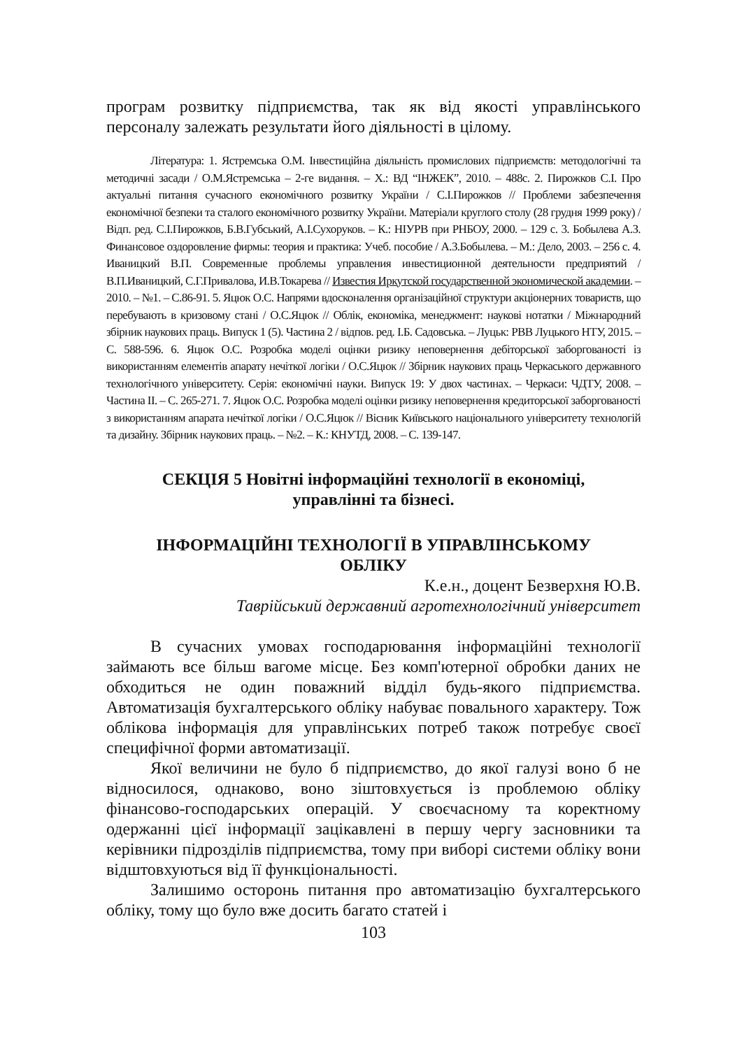програм розвитку підприємства, так як від якості управлінського персоналу залежать результати його діяльності в цілому.
Література: 1. Ястремська О.М. Інвестиційна діяльність промислових підприємств: методологічні та методичні засади / О.М.Ястремська – 2-ге видання. – Х.: ВД “ІНЖЕК”, 2010. – 488с. 2. Пирожков С.І. Про актуальні питання сучасного економічного розвитку України / С.І.Пирожков // Проблеми забезпечення економічної безпеки та сталого економічного розвитку України. Матеріали круглого столу (28 грудня 1999 року) / Відп. ред. С.І.Пирожков, Б.В.Губський, А.І.Сухоруков. – К.: НІУРВ при РНБОУ, 2000. – 129 с. 3. Бобылева А.З. Финансовое оздоровление фирмы: теория и практика: Учеб. пособие / А.З.Бобылева. – М.: Дело, 2003. – 256 с. 4. Иваницкий В.П. Современные проблемы управления инвестиционной деятельности предприятий / В.П.Иваницкий, С.Г.Привалова, И.В.Токарева // Известия Иркутской государственной экономической академии. – 2010. – №1. – С.86-91. 5. Яцюк О.С. Напрями вдосконалення організаційної структури акціонерних товариств, що перебувають в кризовому стані / О.С.Яцюк // Облік, економіка, менеджмент: наукові нотатки / Міжнародний збірник наукових праць. Випуск 1 (5). Частина 2 / відпов. ред. І.Б. Садовська. – Луцьк: РВВ Луцького НТУ, 2015. – С. 588-596. 6. Яцюк О.С. Розробка моделі оцінки ризику неповернення дебіторської заборгованості із використанням елементів апарату нечіткої логіки / О.С.Яцюк // Збірник наукових праць Черкаського державного технологічного університету. Серія: економічні науки. Випуск 19: У двох частинах. – Черкаси: ЧДТУ, 2008. – Частина II. – С. 265-271. 7. Яцюк О.С. Розробка моделі оцінки ризику неповернення кредиторської заборгованості з використанням апарата нечіткої логіки / О.С.Яцюк // Вісник Київського національного університету технологій та дизайну. Збірник наукових праць. – №2. – К.: КНУТД, 2008. – С. 139-147.
СЕКЦІЯ 5 Новітні інформаційні технології в економіці,
управлінні та бізнесі.
ІНФОРМАЦІЙНІ ТЕХНОЛОГІЇ В УПРАВЛІНСЬКОМУ
ОБЛІКУ
К.е.н., доцент Безверхня Ю.В.
Таврійський державний агротехнологічний університет
В сучасних умовах господарювання інформаційні технології займають все більш вагоме місце. Без комп'ютерної обробки даних не обходиться не один поважний відділ будь-якого підприємства. Автоматизація бухгалтерського обліку набуває повального характеру. Тож облікова інформація для управлінських потреб також потребує своєї специфічної форми автоматизації.
Якої величини не було б підприємство, до якої галузі воно б не відносилося, однаково, воно зіштовхується із проблемою обліку фінансово-господарських операцій. У своєчасному та коректному одержанні цієї інформації зацікавлені в першу чергу засновники та керівники підрозділів підприємства, тому при виборі системи обліку вони відштовхуються від її функціональності.
Залишимо осторонь питання про автоматизацію бухгалтерського обліку, тому що було вже досить багато статей і
103